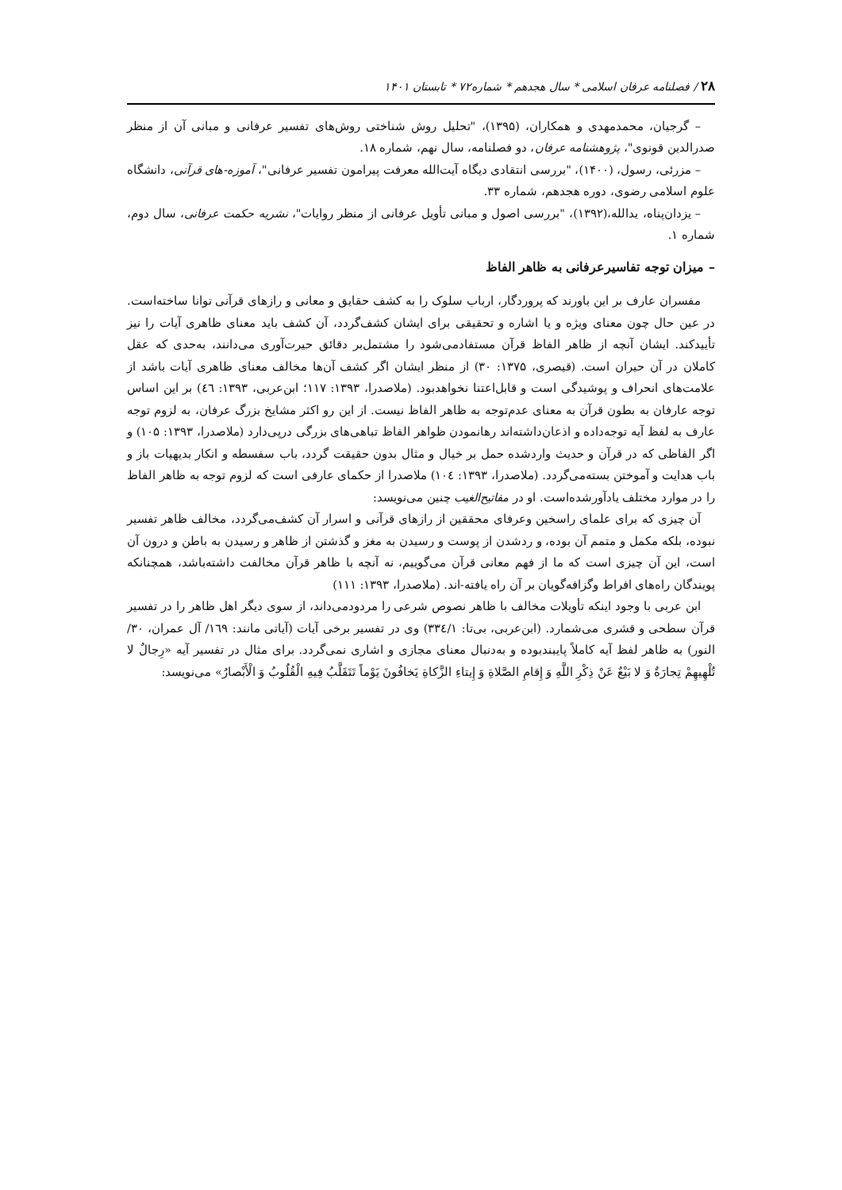۲۸ / فصلنامه عرفان اسلامی * سال هجدهم * شماره۷۲ * تابستان ۱۴۰۱
– گرجیان، محمدمهدی و همکاران، (۱۳۹۵)، "تحلیل روش شناختی روش‌های تفسیر عرفانی و مبانی آن از منظر صدرالدین قونوی"، پژوهشنامه عرفان، دو فصلنامه، سال نهم، شماره ۱۸.
– مزرئی، رسول، (۱۴۰۰)، "بررسی انتقادی دیگاه آیت‌الله معرفت پیرامون تفسیر عرفانی"، آموزه-های قرآنی، دانشگاه علوم اسلامی رضوی، دوره هجدهم، شماره ۳۳.
– یزدان‌پناه، یدالله،(۱۳۹۲)، "بررسی اصول و مبانی تأویل عرفانی از منظر روایات"، نشریه حکمت عرفانی، سال دوم، شماره ۱.
– میزان توجه تفاسیرعرفانی به ظاهر الفاظ
مفسران عارف بر این باورند که پروردگار، ارباب سلوک را به کشف حقایق و معانی و رازهای قرآنی توانا ساخته‌است. در عین حال چون معنای ویژه و یا اشاره و تحقیقی برای ایشان کشف‌گردد، آن کشف باید معنای ظاهری آیات را نیز تأییدکند. ایشان آنچه از ظاهر الفاظ قرآن مستفادمی‌شود را مشتمل‌بر دقائق حیرت‌آوری می‌دانند، به‌حدی که عقل کاملان در آن حیران است. (قیصری، ۱۳۷۵: ۳۰) از منظر ایشان اگر کشف آن‌ها مخالف معنای ظاهری آیات باشد از علامت‌های انحراف و پوشیدگی است و قابل‌اعتنا نخواهدبود. (ملاصدرا، ۱۳۹۳: ۱۱۷؛ ابن‌عربی، ۱۳۹۳: ٤٦) بر این اساس توجه عارفان به بطون قرآن به معنای عدم‌توجه به ظاهر الفاظ نیست. از این رو اکثر مشایخ بزرگ عرفان، به لزوم توجه عارف به لفظ آیه توجه‌داده و اذعان‌داشته‌اند رهانمودن ظواهر الفاظ تباهی‌های بزرگی درپی‌دارد (ملاصدرا، ۱۳۹۳: ۱۰۵) و اگر الفاظی که در قرآن و حدیث واردشده حمل بر خیال و مثال بدون حقیقت گردد، باب سفسطه و انکار بدیهیات باز و باب هدایت و آموختن بسته‌می‌گردد. (ملاصدرا، ۱۳۹۳: ۱۰٤) ملاصدرا از حکمای عارفی است که لزوم توجه به ظاهر الفاظ را در موارد مختلف یادآورشده‌است. او در مفاتیح‌الغیب چنین می‌نویسد:
آن چیزی که برای علمای راسخین وعرفای محققین از رازهای قرآنی و اسرار آن کشف‌می‌گردد، مخالف ظاهر تفسیر نبوده، بلکه مکمل و متمم آن بوده، و ردشدن از پوست و رسیدن به مغز و گذشتن از ظاهر و رسیدن به باطن و درون آن است، این آن چیزی است که ما از فهم معانی قرآن می‌گوییم، نه آنچه با ظاهر قرآن مخالفت داشته‌باشد، همچنانکه پویندگان راه‌های افراط وگزافه‌گویان بر آن راه یافته-اند. (ملاصدرا، ۱۳۹۳: ۱۱۱)
ابن عربی با وجود اینکه تأویلات مخالف با ظاهر نصوص شرعی را مردودمی‌داند، از سوی دیگر اهل ظاهر را در تفسیر قرآن سطحی و قشری می‌شمارد. (ابن‌عربی، بی‌تا: ۳۳٤/۱) وی در تفسیر برخی آیات (آیاتی مانند: ١٦٩/ آل عمران، ۳۰/النور) به ظاهر لفظ آیه کاملاً پایبندبوده و به‌دنبال معنای مجازی و اشاری نمی‌گردد. برای مثال در تفسیر آیه «رِجالٌ لا تُلْهِیهِمْ تِجارَةٌ وَ لا بَیْعٌ عَنْ ذِکْرِ اللَّهِ وَ إِقامِ الصَّلاةِ وَ إِیتاءِ الزَّکاةِ یَخافُونَ یَوْماً تَتَقَلَّبُ فِیهِ الْقُلُوبُ وَ الْأَبْصارُ» می‌نویسد: